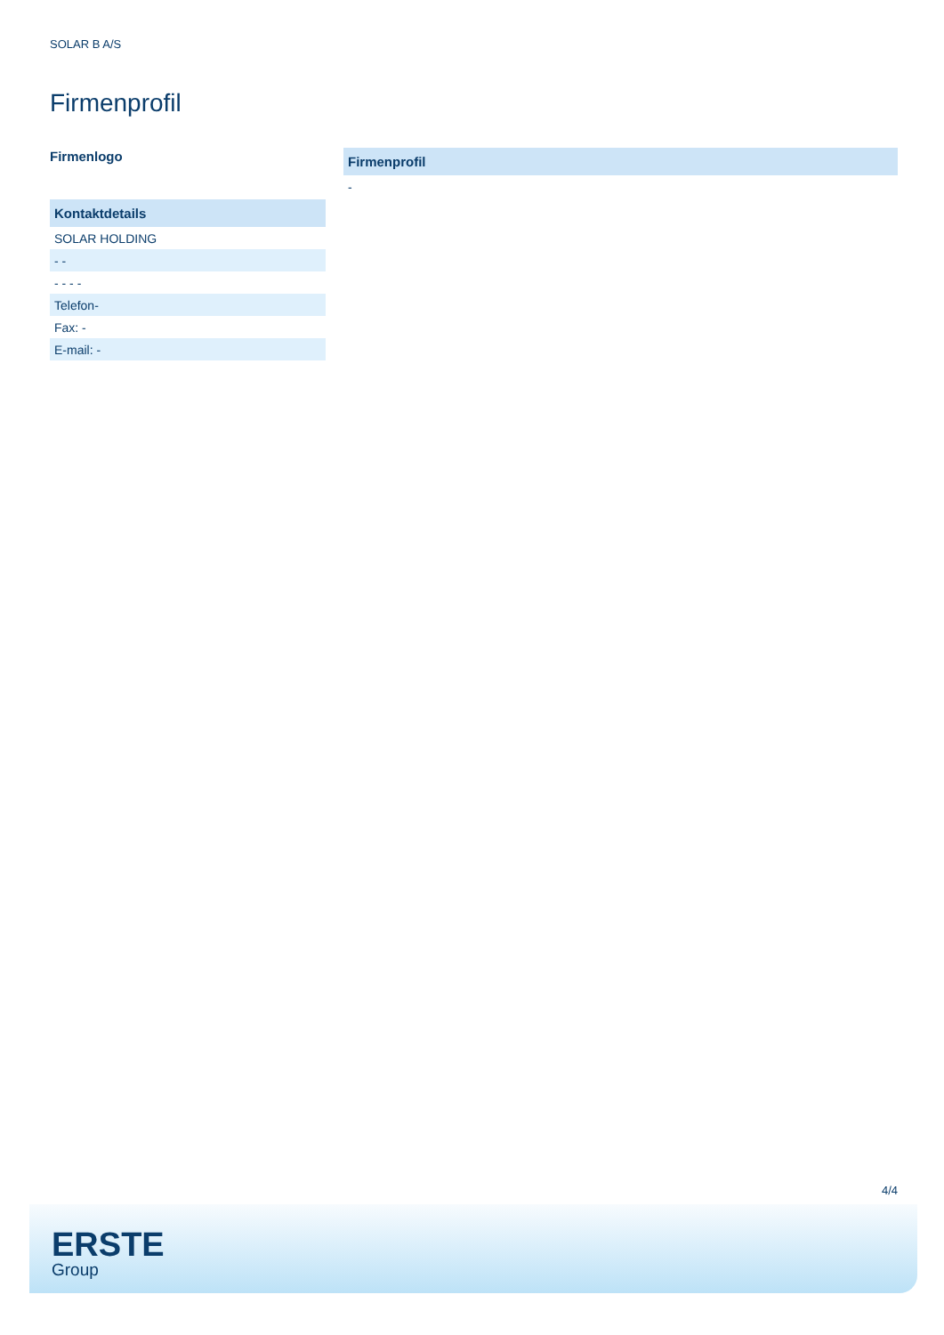SOLAR B A/S
Firmenprofil
Firmenlogo
| Kontaktdetails |
| --- |
| SOLAR HOLDING |
| - - |
| - - - - |
| Telefon- |
| Fax: - |
| E-mail: - |
| Firmenprofil |
| --- |
| - |
4/4
ERSTE
Group